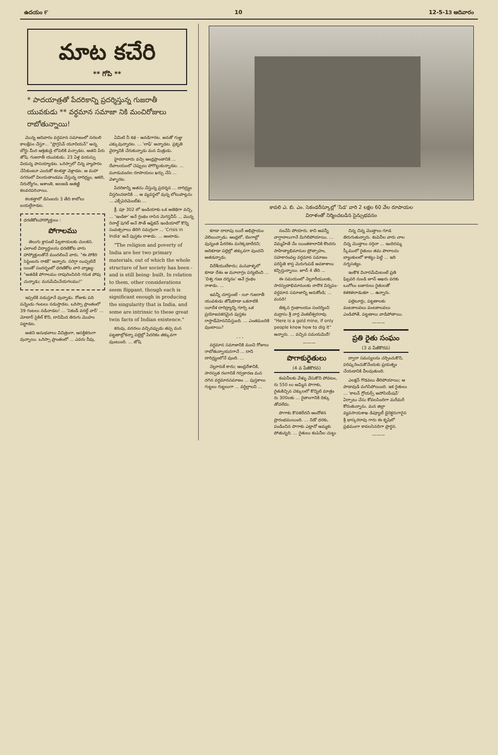ఉదయం ౯ 10 12-5-1౩ ఆదివారం
మాట కచేరి
** గోపి **
* పాదయాత్రతో పేదరికాన్ని ప్రదర్శిస్తున్న గుజరాతీ యువకుడు ** వర్ధమాన సమాజా నికి మంచిరోజులు రాబోతున్నాయి!
మొన్న ఆదివారం వర్ధమాన సమాజంలో నరబలి కాలక్షేపం చేస్తూ... "ప్రొగ్రెసివ్ యూనియన్" అన్న బోర్డు మీద ఆశ్రితుడై లోపలికి వచ్చాడట. అతని పేరు జోషి. గుజరాతీ యువకుడు. 23 ఏళ్ల వయస్సు వియన్న పాసయ్యాడట. ఒరిస్సాలో చిన్న వ్యాపారం చేసికుంటూ ఎందుకో కలకత్తా వెళ్లాడట. ఆ మహా నగరంలో విలయతాండవం చేస్తున్న దారిద్ర్యం, ఆకలి, నిరుద్యోగం, అశాంతి, అలజడి అతణ్ణి కలవరపరిచాయి.
కలకత్తాలో డిసెంబరు 3 తేది కాబోలు బయల్దేరాడట.
ధరణికోటహాస్యోక్తులు :
పోగాలము
తెలుగు క్లాసంటే పిల్లకాయలకు చులకన. ఎలాంటి విద్యార్థులను ధరణికోట వారు హాస్యోక్తులతోనే మందలించే వారు. "ఈ పోకిరి సెప్టెంబరు రాకకే" అన్నారు. సరిగ్గా యిప్పటిదే యింకో సందర్భంలో ధరణికోట వారి వ్యాఖ్య- "అతడికి పోగాలము దాపురించినది గనుక పోవు చున్నాడు; మనమేమిచేయగలము!"
ఇప్పటికి నడుస్తూనే వున్నాడు. రోజుకు పది పన్నెండు గంటలు నడుస్తాడట. ఒరిస్సా ప్రాంతంలో 39 గంటలు నడిచాడట! ... 'సెకండ్ వరల్డ్ వార్' ... మోటార్ సైకిల్ కొని, దానిమీద తిరుగు మొహం పట్టాడట.
అతని అనుభవాలు విచిత్రంగా, ఆసక్తికరంగా వున్నాయి. ఒరిస్సా ప్రాంతంలో ... ఎవరు నీవు,
ఏమిటి నీ కథ - అనడిగారట. అనతో గుజ్జు ఎక్కువున్నాదట. ... 'లాఫ్' అన్నాడట. ప్రకృతి వైద్యానికి చేరుకున్నాడు మన మిత్రుడు.
హైదరాబాదు వచ్చి ఆంధ్రప్రాంతానికి ... దేవాలయంలో చెప్పులు పోగొట్టుకున్నాడట. ... మూడువందల రూపాయలు ఖర్చు చేసి ... వెళ్ళారట.
పేదరికాన్ని అతను చేస్తున్న ప్రదర్శన ... దారిద్ర్యం విస్తరించడానికి ... ఆ వ్యవస్థలో వున్న లోటుపాట్లను ... ఎక్స్‌పెరిమెంట్‌కు ...
క్రీ. పూ 302 లో ఇండియాకు ఒక అతిథిగా వచ్చి, ... 'ఇండికా' అనే గ్రంథం రాసిన మెగస్తనీస్ ... మొన్న రెనాల్డ్ షెగల్ అనే సౌత్ ఆఫ్రికన్ ఇండియాలో కొన్ని సంవత్సరాలు తిరిగి సమగ్రంగా ... 'Crisis in India' అనే పుస్తకం రాశాడు. ... అంటాడు.
"The religion and poverty of India are her two primary materials, out of which the whole structure of her society has been - and is still being- built. In relation to them, other considerations seem flippant, though each is significant enough in producing the singularity that is India, and some are intrinsic to these great twin facts of Indian existence."
కరువు, వరదలు వచ్చినప్పుడు తప్ప మన పట్టణాల్లోకన్నా పల్లెల్లో పేదరికం తక్కువగా వుంటుంది. ... జోషి
కావలి ఎ. బి. ఎం. సెకండరీస్కూల్లో 'సిడ' వారి 2 లక్షల 60 వేల రూపాయల
విరాళంతో నిర్మించబడిన సైన్సుభవనం
కూడా దాదాపు యిదే అభిప్రాయం వెలిబుచ్చాడు. ఆంధ్రలో, బెంగాల్లో వున్నంత పేదరికం మరెక్కడాలేదని; అదికూడా పల్లెల్లో తక్కువగా వుందని అతడన్నాడు.
విదేశీయులేకాదు; మనవాళ్ళలో కూడా దేశం ఆ మూలాగ్రం పర్యటించి ... 'విశ్వ గుణ దర్శనం' అనే గ్రంథం రాశాడు. ...
ఇవన్నీ చూస్తుంటే - యీ గుజరాతీ యువకుడు జోషికూడా ఒకనాటికి యీదేశ దారిద్ర్యాన్ని గూర్చి ఒక ప్రయోజనకరమైన పుస్తకం రాస్తాడేమోననిపిస్తుంది. ... ఎంతమందికి వుంటాయి?
, , ,
వర్ధమాన సమాజానికి మంచి రోజులు రాబోతున్నాయనగానే ... దాని దారిద్ర్యంలోనే వుంది. ...
నెల్లూరుకే కాదు; ఆంధ్రదేశానికి, సారస్వత రంగానికే గర్వకారణ మన దగిన వర్ధమానసమాజం ... పుస్తకాలు గుట్టలు గుట్టలుగా ... వర్ధిల్లాలని ...
నంచేసి పోయారు. కాని అవన్నీ వాగ్దానాలుగానే మిగిలిపోయాయి. ... విమ్మహేతే నేం యింతకాలానికి కొందరు సాహిత్యాభిమానుల ప్రోత్సాహం, సహకారంవల్ల వర్ధమాన సమాజం పరిస్థితి కాస్త మెరుగుపడే అవకాశాలు కన్పిస్తున్నాయి. జూన్ 4 తేది ...
ఈ సమయంలో నెల్లూరీయులకు, సారస్వతాభిమానులకు నాదొక విన్నపం- వర్ధమాన సమాజాన్ని ఆదుకోండి; ... మనది!
తిక్కన గ్రంథాలయం సందర్శించి మద్రాసు శ్రీ నార్ల వెంకటేశ్వరరావు "Here is a gold mine, if only people know how to dig it" అన్నారు. ... వచ్చిన సమయమిదే!
———
పొగాకురైతులు
(4 వ పేజీకొరవ)
కంపెనీలకు వేళ్ళు వేసుకొని పోవటం, రు 550 లు అమ్మిన పొగాకు, రైతుకిచ్చిన చెక్కులలో కొన్నిటి మాత్రం రు 300లకు ... రైతాంగానికి దిక్కు తోచలేదు.
పొగాకు కొనకలేదని ఆందోళన ప్రారంభమయింది. ... నిడో ధరకు, పండించిన పొగాకు ఎట్లానో అమ్మకు పోతున్నది. ... రైతులు కంపెనీల చుట్టు
చిన్న చిన్న మొత్తాలు గూడ తిరుగుతున్నారు. కంపెనీల వారు చాల చిన్న మొత్తాలు నర్గినా ... ఇందిరమ్మ స్కీములో రైతులు తమ పొలాలను బ్యాంకులలో కాకట్టు పెట్టి ... ఇది నగ్నసత్యం.
ఇంకొక విచారమేమిటంటే ప్రతి ఫిబ్రవరి నుండి జూన్ ఆఖరు వరకు ఒంగోలు బజారులు రైతులతో కళకళలాడుతూ ... ఉన్నారు.
పల్లెటూర్లు, పట్టణాలకు వంటకాలవలు వంటకాలవలు ఎండిపోతే, పట్టణాలు వాడిపోతాయి.
———
ప్రతి రైతు సంఘం
(3 వ పేజీకొరవ)
ద్వారా సమస్యలను చర్చించుకొని, పరిష్కరించుకొనేందుకు ప్రయత్నం చేయడానికి వీలవుతుంది.
ఎలక్షన్ గొడవలు తీరిపోయాయి; ఆ పాడావుడి మగిసిపోయింది. ఇక రైతులు ... 'కాటన్ గ్రోయర్స్ అసోసియేషన్' ఏర్పాటు చేసు కోవలసిందిగా మరీమరీ కోరుతున్నాను. మన జిల్లా వ్యవసాయశాఖ డిప్యూటీ డైరెక్టరుగారైన శ్రీ భాస్కరరావు గారు ఈ కృషిలో ప్రథమంగా కావలసినదిగా ప్రార్థన.
———